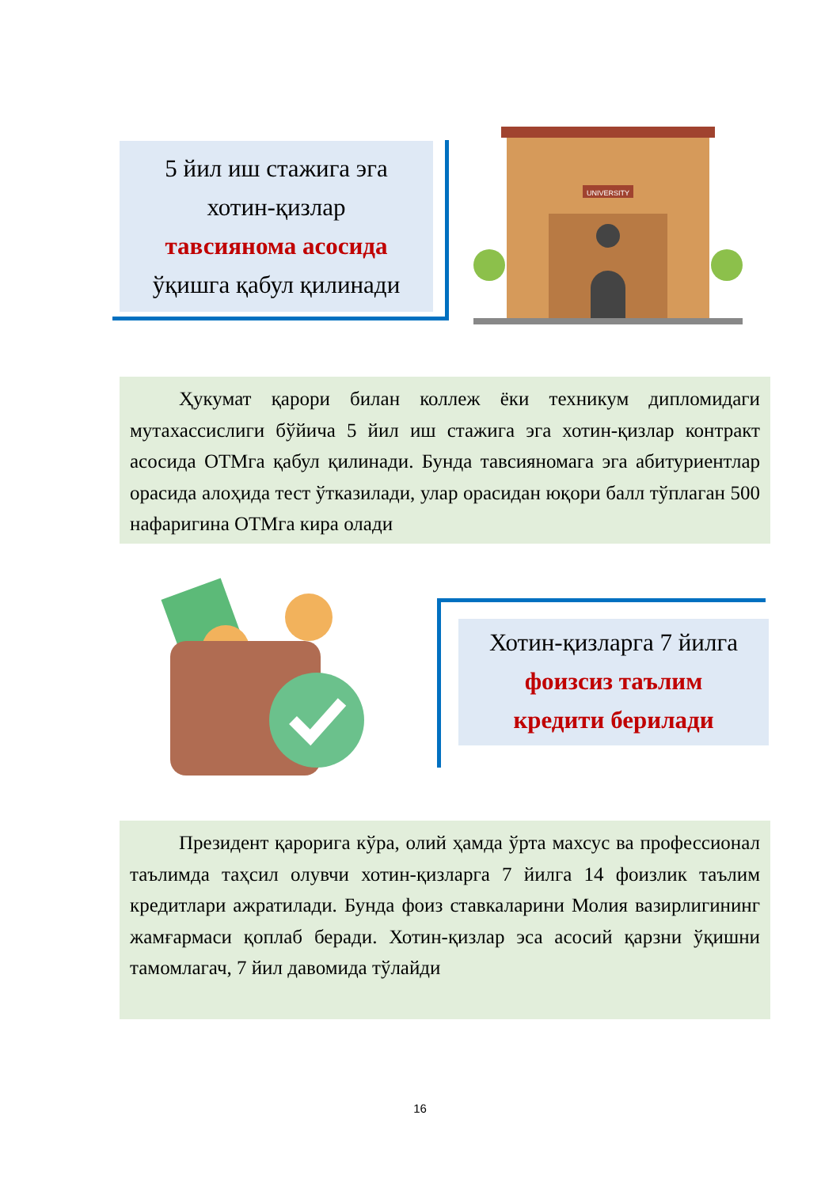5 йил иш стажига эга
хотин-қизлар
тавсиянома асосида
ўқишга қабул қилинади
UNIVERSITY
Ҳукумат қарори билан коллеж ёки техникум дипломидаги мутахассислиги бўйича 5 йил иш стажига эга хотин-қизлар контракт асосида ОТМга қабул қилинади. Бунда тавсияномага эга абитуриентлар орасида алоҳида тест ўтказилади, улар орасидан юқори балл тўплаган 500 нафаригина ОТМга кира олади
Хотин-қизларга 7 йилга
фоизсиз таълим
кредити берилади
Президент қарорига кўра, олий ҳамда ўрта махсус ва профессионал таълимда таҳсил олувчи хотин-қизларга 7 йилга 14 фоизлик таълим кредитлари ажратилади. Бунда фоиз ставкаларини Молия вазирлигининг жамғармаси қоплаб беради. Хотин-қизлар эса асосий қарзни ўқишни тамомлагач, 7 йил давомида тўлайди
16